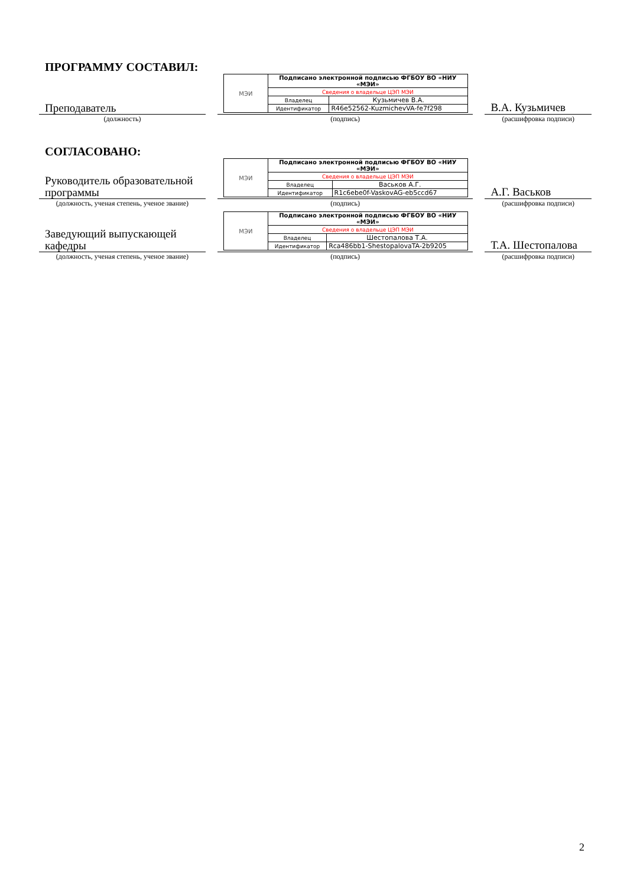ПРОГРАММУ СОСТАВИЛ:
Преподаватель
| МЭИ | Подписано электронной подписью ФГБОУ ВО «НИУ «МЭИ» | |
| | Сведения о владельце ЦЭП МЭИ | |
| | Владелец | Кузьмичев В.А. |
| | Идентификатор | R46e52562-KuzmichevVA-fe7f298 |
В.А. Кузьмичев
(должность) (подпись) (расшифровка подписи)
СОГЛАСОВАНО:
Руководитель образовательной программы
| МЭИ | Подписано электронной подписью ФГБОУ ВО «НИУ «МЭИ» | |
| | Сведения о владельце ЦЭП МЭИ | |
| | Владелец | Васьков А.Г. |
| | Идентификатор | R1c6ebe0f-VaskovAG-eb5ccd67 |
А.Г. Васьков
(должность, ученая степень, ученое звание)
(подпись) (расшифровка подписи)
Заведующий выпускающей кафедры
| МЭИ | Подписано электронной подписью ФГБОУ ВО «НИУ «МЭИ» | |
| | Сведения о владельце ЦЭП МЭИ | |
| | Владелец | Шестопалова Т.А. |
| | Идентификатор | Rca486bb1-ShestopalovaTA-2b9205 |
Т.А. Шестопалова
(должность, ученая степень, ученое звание)
(подпись) (расшифровка подписи)
2